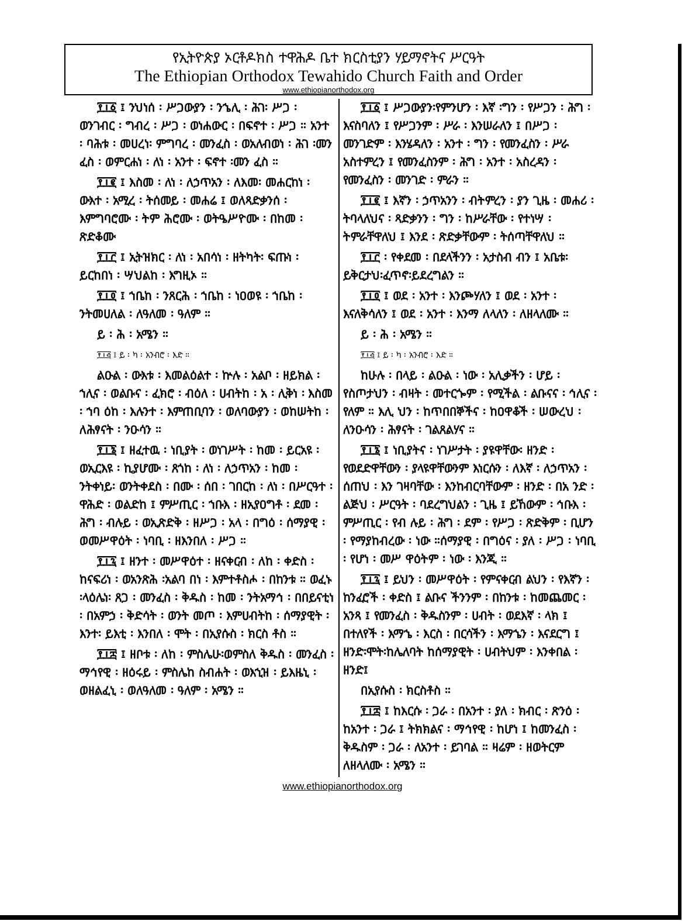የኢትዮጵያ ኦርቶዶክስ ተዋሕዶ ቤተ ክርስቲያን ሃይማኖትና ሥርዓት
The Ethiopian Orthodox Tewahido Church Faith and Order
www.ethiopianorthodox.org
፻፲፩ ፤ ንህነሰ ፡ ሥጋውያን ፡ ንኄሊ ፡ ሕገ፡ ሥጋ ፡ ወንገብር ፡ ግብረ ፡ ሥጋ ፡ ወነሐውር ፡ በፍኖተ ፡ ሥጋ ። አንተ ፡ ባሕቱ ፡ መሀረነ፡ ምግባረ ፡ መንፈስ ፡ ወአለብወነ ፡ ሕገ ፡መን ፈስ ፡ ወምርሐነ ፡ ለነ ፡ አንተ ፡ ፍኖተ ፡መን ፈስ ።
፻፲፪ ፤ እስመ ፡ ለነ ፡ ለኃጥአን ፡ ለእመ፡ መሐርከነ ፡ ውእተ ፡ አሚረ ፡ ትሰመይ ፡ መሐሬ ፤ ወለጻድቃንሰ ፡ እምግባሮሙ ፡ ትም ሕሮሙ ፡ ወትዔሥዮሙ ፡ በከመ ፡ ጽድቆሙ
፻፲፫ ፤ ኢትዝክር ፡ ለነ ፡ አበሳነ ፡ ዘትካት፡ ፍጡነ ፡ ይርከበነ ፡ ሣህልከ ፡ እግዚኦ ።
፻፲፬ ፤ ኀቤከ ፡ ንጸርሕ ፡ ኀቤከ ፡ ነዐወዩ ፡ ኀቤከ ፡ ንትመሀለል ፡ ለዓለመ ፡ ዓለም ።
ይ ፡ ሕ ፡ አሜን ።
፻፲፭ ፤ ይ ፡ ካ ፡ አንብሮ ፡ እድ ።
ልዑል ፡ ውእቱ ፡ እመልዕልተ ፡ ኵሉ ፡ አልቦ ፡ ዘይክል ፡ ኀሊና ፡ ወልቡና ፡ ፈክሮ ፡ ብዕለ ፡ ሀብትከ ፡ አ ፡ ሊቅነ ፡ እስመ ፡ ኀባ ዕከ ፡ እሉንተ ፡ እምጠቢባን ፡ ወለባውያን ፡ ወከሠትከ ፡ ለሕፃናት ፡ ንዑሳን ።
፻፲፮ ፤ ዘፈተዉ ፡ ነቢያት ፡ ወነገሥት ፡ ከመ ፡ ይርአዩ ፡ ወኢርእዩ ፡ ኪያሆሙ ፡ ጸጎከ ፡ ለነ ፡ ለኃጥአን ፡ ከመ ፡ ንትቀነይ፡ ወንትቀደስ ፡ በሙ ፡ ሰበ ፡ ገበርከ ፡ ለነ ፡ በሥርዓተ ፡ ዋሕድ ፡ ወልድከ ፤ ምሥጢር ፡ ኀቡእ ፡ ዘኢየዐግቶ ፡ ደመ ፡ ሕግ ፡ ብሉይ ፡ ወኢጽድቅ ፡ ዘሥጋ ፡ አላ ፡ በግዕ ፡ ሰማያዊ ፡ ወመሥዋዕት ፡ ነባቢ ፡ ዘእንበለ ፡ ሥጋ ።
፻፲፯ ፤ ዘንተ ፡ መሥዋዕተ ፡ ዘናቀርብ ፡ ለከ ፡ ቀድስ ፡ ከናፍሪነ ፡ ወአንጽሕ ፡አልባ በነ ፡ እምተቶስሖ ፡ በከንቱ ። ወፈኑ ፡ላዕሌነ፡ ጸጋ ፡ መንፈስ ፡ ቅዱስ ፡ ከመ ፡ ንትአማኅ ፡ በበይናቲነ ፡ በአምኃ ፡ ቅድሳት ፡ ወንት መጦ ፡ እምሀብትከ ፡ ሰማያዊት ፡ እንተ፡ ይእቲ ፡ እንበለ ፡ ሞት ፡ በኢየሱስ ፡ ክርስ ቶስ ።
፻፲፰ ፤ ዘቦቱ ፡ ለከ ፡ ምስሌሁ፡ወምስለ ቅዱስ ፡ መንፈስ ፡ ማኅየዊ ፡ ዘዕሩይ ፡ ምስሌከ ስብሐት ፡ ወእኂዝ ፡ ይእዜኒ ፡ ወዘልፈኒ ፡ ወለዓለመ ፡ ዓለም ፡ አሜን ።
፻፲፩ ፤ ሥጋውያን፡የምንሆን ፡ እኛ ፡ግን ፡ የሥጋን ፡ ሕግ ፡ እናስባለን ፤ የሥጋንም ፡ ሥራ ፡ እንሠራለን ፤ በሥጋ ፡ መንገድም ፡ እንሄዳለን ፡ አንተ ፡ ግን ፡ የመንፈስን ፡ ሥራ አስተምረን ፤ የመንፈስንም ፡ ሕግ ፡ አንተ ፡ አስረዳን ፡ የመንፈስን ፡ መንገድ ፡ ምራን ።
፻፲፪ ፤ እኛን ፡ ኃጥአንን ፡ ብትምረን ፡ ያን ጊዜ ፡ መሐሪ ፡ ትባላለህና ፡ ጻድቃንን ፡ ግን ፡ ከሥራቸው ፡ የተነሣ ፡ ትምራቸዋለህ ፤ እንደ ፡ ጽድቃቸውም ፡ ትሰጣቸዋለህ ።
፻፲፫ ፡ የቀደመ ፡ በደላችንን ፡ አታስብ ብን ፤ አቤቱ፡ይቅርታህ፡ፈጥኖ፡ይደረግልን ።
፻፲፬ ፤ ወደ ፡ አንተ ፡ እንጮሃለን ፤ ወደ ፡ አንተ ፡ እናለቅሳለን ፤ ወደ ፡ አንተ ፡ እንማ ለላለን ፡ ለዘላለሙ ።
ይ ፡ ሕ ፡ አሜን ።
፻፲፭ ፤ ይ ፡ ካ ፡ አንብሮ ፡ እድ ።
ከሁሉ ፡ በላይ ፡ ልዑል ፡ ነው ፡ አሊቃችን ፡ ሆይ ፡ የስጦታህን ፡ ብዛት ፡ መተርጐም ፡ የሚችል ፡ ልቡናና ፡ ኅሊና ፡ የለም ። እሊ ህን ፡ ከጥበበኞችና ፡ ከዐዋቆች ፡ ሠውረህ ፡ ለንዑሳን ፡ ሕፃናት ፡ ገልጸልሃና ።
፻፲፮ ፤ ነቢያትና ፡ ነገሥታት ፡ ያዩዋቸው፡ ዘንድ ፡ የወደድዋቸውን ፡ ያላዩዋቸውንም እነርሱን ፡ ለእኛ ፡ ለኃጥአን ፡ ሰጠህ ፡ እን ገዛባቸው ፡ እንከብርባቸውም ፡ ዘንድ ፡ በአ ንድ ፡ ልጅህ ፡ ሥርዓት ፡ ባደረግህልን ፡ ጊዜ ፤ ይኸውም ፡ ኅቡእ ፡ ምሥጢር ፡ የብ ሉይ ፡ ሕግ ፡ ደም ፡ የሥጋ ፡ ጽድቅም ፡ ቢሆን ፡ የማያከብረው ፡ ነው ።ሰማያዊ ፡ በግዕና ፡ ያለ ፡ ሥጋ ፡ ነባቢ ፡ የሆነ ፡ መሥ ዋዕትም ፡ ነው ፡ እንጂ ።
፻፲፯ ፤ ይህን ፡ መሥዋዕት ፡ የምናቀርብ ልህን ፡ የእኛን ፡ ከንፈሮች ፡ ቀድስ ፤ ልቡና ችንንም ፡ በከንቱ ፡ ከመጨመር ፡ አንጻ ፤ የመንፈስ ፡ ቅዱስንም ፡ ሀብት ፡ ወደእኛ ፡ ላክ ፤ በተለየች ፡ እማኄ ፡ እርስ ፡ በርሳችን ፡ እማኄን ፡ እናደርግ ፤ ዘንድ፡ሞት፡ከሌለባት ከሰማያዊት ፡ ሀብትህም ፡ እንቀበል ፡ ዘንድ፤
በኢየሱስ ፡ ክርስቶስ ።
፻፲፰ ፤ ከእርሱ ፡ ጋራ ፡ በአንተ ፡ ያለ ፡ ክብር ፡ ጽንዕ ፡ ከአንተ ፡ ጋራ ፤ ትክክልና ፡ ማኅየዊ ፡ ከሆነ ፤ ከመንፈስ ፡ ቅዱስም ፡ ጋራ ፡ ለአንተ ፡ ይገባል ። ዛሬም ፡ ዘወትርም ለዘላለሙ ፡ አሜን ።
www.ethiopianorthodox.org